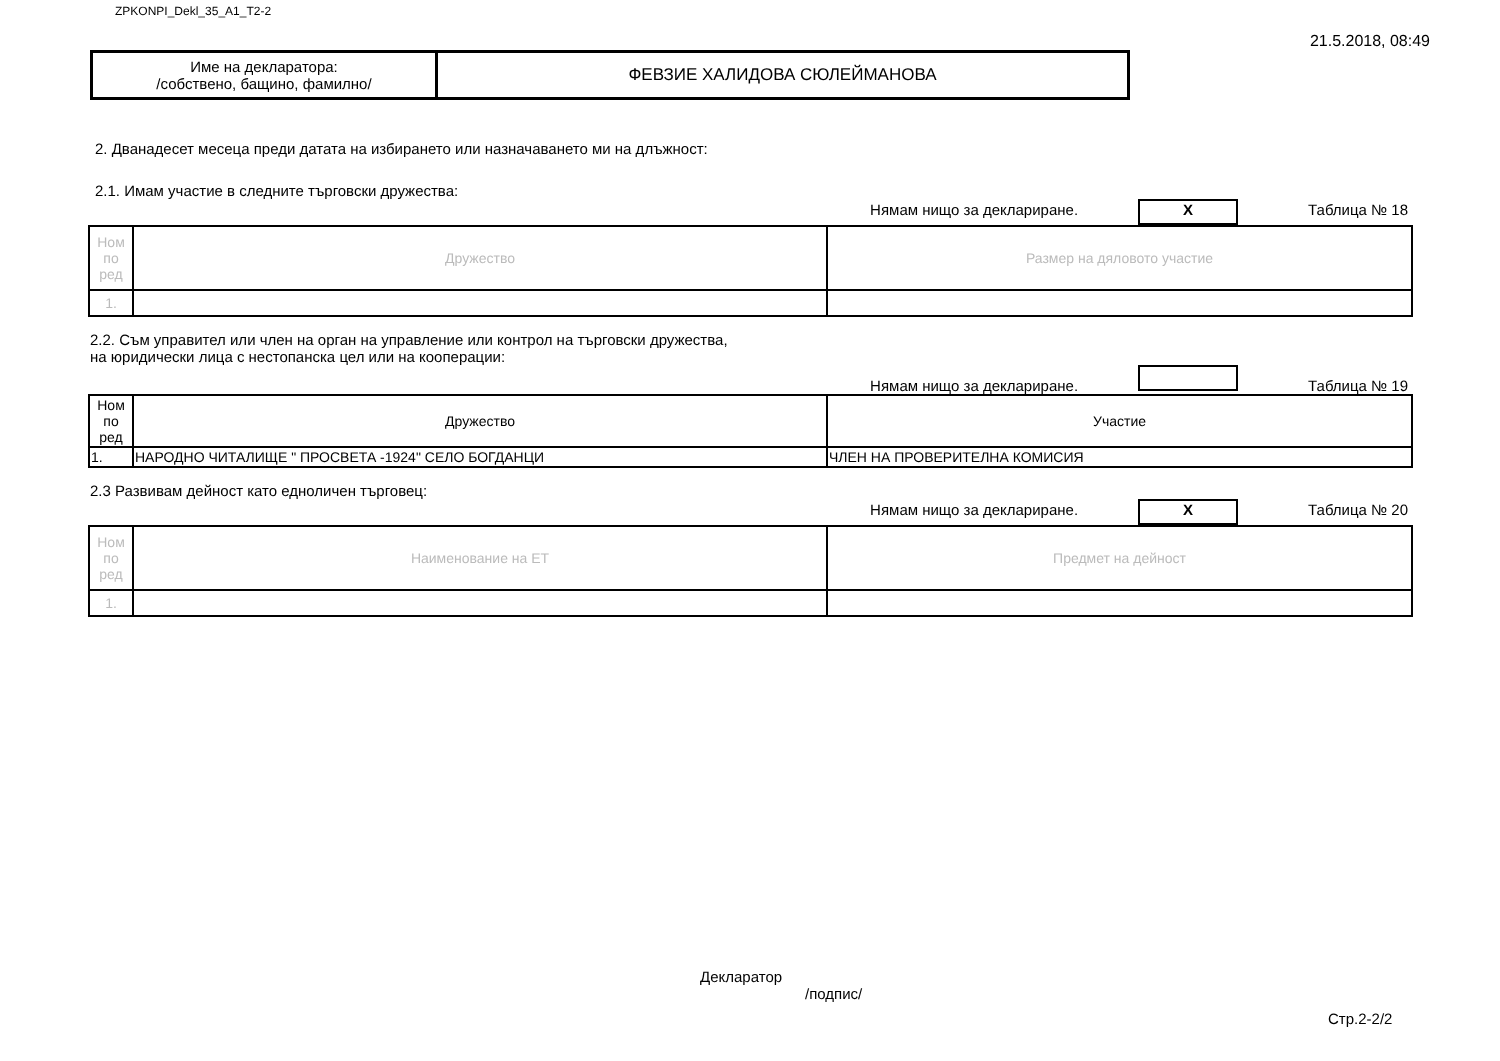ZPKONPI_Dekl_35_A1_T2-2 21.5.2018, 08:49
| Име на декларатора: /собствено, бащино, фамилно/ | ФЕВЗИЕ ХАЛИДОВА СЮЛЕЙМАНОВА |
2. Дванадесет месеца преди датата на избирането или назначаването ми на длъжност:
2.1. Имам участие в следните търговски дружества:
Нямам нищо за деклариране. X Таблица № 18
| Ном по ред | Дружество | Размер на дяловото участие |
| 1. | | |
2.2. Съм управител или член на орган на управление или контрол на търговски дружества,
на юридически лица с нестопанска цел или на кооперации:
Нямам нищо за деклариране. Таблица № 19
| Ном по ред | Дружество | Участие |
| 1. | НАРОДНО ЧИТАЛИЩЕ " ПРОСВЕТА -1924" СЕЛО БОГДАНЦИ | ЧЛЕН НА ПРОВЕРИТЕЛНА КОМИСИЯ |
2.3 Развивам дейност като едноличен търговец:
Нямам нищо за деклариране. X Таблица № 20
| Ном по ред | Наименование на ЕТ | Предмет на дейност |
| 1. | | |
Декларатор
/подпис/
Стр.2-2/2